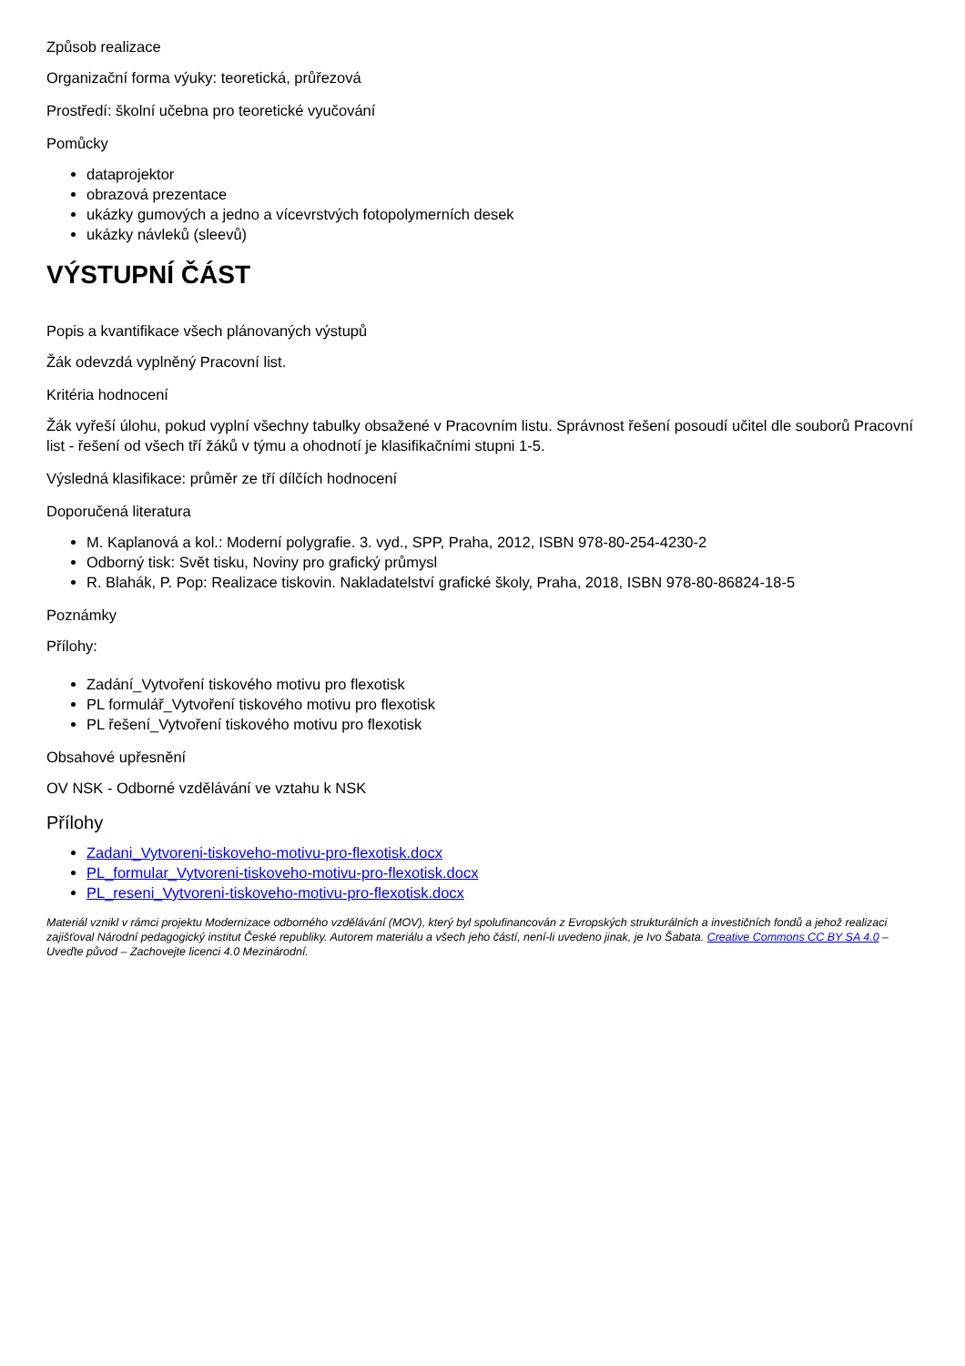Způsob realizace
Organizační forma výuky: teoretická, průřezová
Prostředí: školní učebna pro teoretické vyučování
Pomůcky
dataprojektor
obrazová prezentace
ukázky gumových a jedno a vícevrstvých fotopolymerních desek
ukázky návleků (sleevů)
VÝSTUPNÍ ČÁST
Popis a kvantifikace všech plánovaných výstupů
Žák odevzdá vyplněný Pracovní list.
Kritéria hodnocení
Žák vyřeší úlohu, pokud vyplní všechny tabulky obsažené v Pracovním listu. Správnost řešení posoudí učitel dle souborů Pracovní list - řešení od všech tří žáků v týmu a ohodnotí je klasifikačními stupni 1-5.
Výsledná klasifikace: průměr ze tří dílčích hodnocení
Doporučená literatura
M. Kaplanová a kol.: Moderní polygrafie. 3. vyd., SPP, Praha, 2012, ISBN 978-80-254-4230-2
Odborný tisk: Svět tisku, Noviny pro grafický průmysl
R. Blahák, P. Pop: Realizace tiskovin. Nakladatelství grafické školy, Praha, 2018, ISBN 978-80-86824-18-5
Poznámky
Přílohy:
Zadání_Vytvoření tiskového motivu pro flexotisk
PL formulář_Vytvoření tiskového motivu pro flexotisk
PL řešení_Vytvoření tiskového motivu pro flexotisk
Obsahové upřesnění
OV NSK - Odborné vzdělávání ve vztahu k NSK
Přílohy
Zadani_Vytvoreni-tiskoveho-motivu-pro-flexotisk.docx
PL_formular_Vytvoreni-tiskoveho-motivu-pro-flexotisk.docx
PL_reseni_Vytvoreni-tiskoveho-motivu-pro-flexotisk.docx
Materiál vznikl v rámci projektu Modernizace odborného vzdělávání (MOV), který byl spolufinancován z Evropských strukturálních a investičních fondů a jehož realizaci zajišťoval Národní pedagogický institut České republiky. Autorem materiálu a všech jeho částí, není-li uvedeno jinak, je Ivo Šabata. Creative Commons CC BY SA 4.0 – Uveďte původ – Zachovejte licenci 4.0 Mezinárodní.